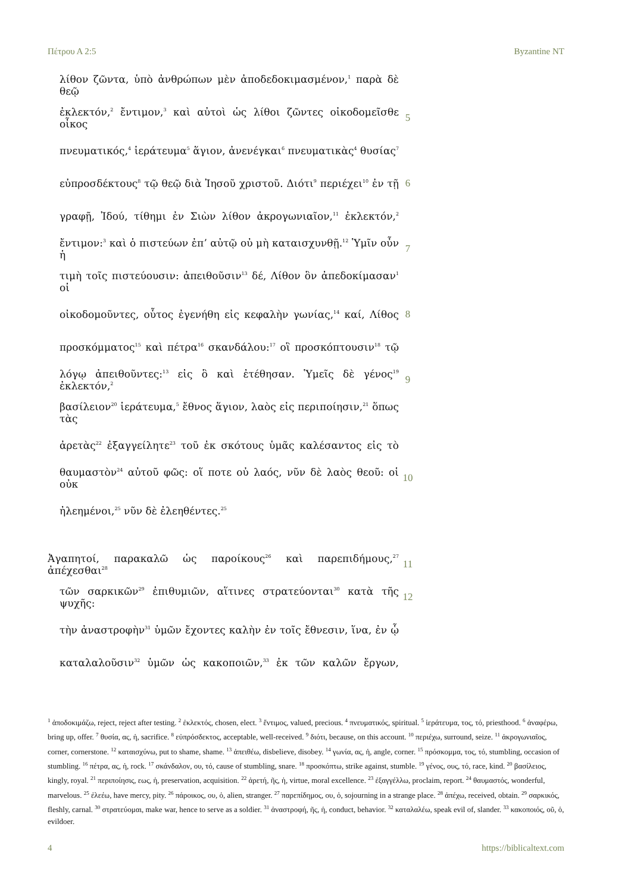Πέτρου Α 2:5 Byzantine NT
λίθον ζῶντα, ὑπὸ ἀνθρώπων μὲν ἀποδεδοκιμασμένον,<sup>1</sup> παρὰ δὲ θεῷ
ἐκλεκτόν,<sup>2</sup> ἔντιμον,<sup>3</sup> καὶ αὐτοὶ ὡς λίθοι ζῶντες οἰκοδομεῖσθε οἶκος
5
πνευματικός,<sup>4</sup> ἱεράτευμα<sup>5</sup> ἅγιον, ἀνενέγκαι<sup>6</sup> πνευματικὰς<sup>4</sup> θυσίας<sup>7</sup>
εὐπροσδέκτους<sup>8</sup> τῷ θεῷ διὰ Ἰησοῦ χριστοῦ. Διότι<sup>9</sup> περιέχει<sup>10</sup> ἐν τῇ
6
γραφῇ, Ἰδού, τίθημι ἐν Σιὼν λίθον ἀκρογωνιαῖον,<sup>11</sup> ἐκλεκτόν,<sup>2</sup>
ἔντιμον:<sup>3</sup> καὶ ὁ πιστεύων ἐπʼ αὐτῷ οὐ μὴ καταισχυνθῇ.<sup>12</sup> Ὑμῖν οὖν ἡ
7
τιμὴ τοῖς πιστεύουσιν: ἀπειθοῦσιν<sup>13</sup> δέ, Λίθον ὃν ἀπεδοκίμασαν<sup>1</sup> οἱ
οἰκοδομοῦντες, οὗτος ἐγενήθη εἰς κεφαλὴν γωνίας,<sup>14</sup> καί, Λίθος
8
προσκόμματος<sup>15</sup> καὶ πέτρα<sup>16</sup> σκανδάλου:<sup>17</sup> οἳ προσκόπτουσιν<sup>18</sup> τῷ
λόγῳ ἀπειθοῦντες:<sup>13</sup> εἰς ὃ καὶ ἐτέθησαν. Ὑμεῖς δὲ γένος<sup>19</sup> ἐκλεκτόν,<sup>2</sup>
9
βασίλειον<sup>20</sup> ἱεράτευμα,<sup>5</sup> ἔθνος ἅγιον, λαὸς εἰς περιποίησιν,<sup>21</sup> ὅπως τὰς
ἀρετὰς<sup>22</sup> ἐξαγγείλητε<sup>23</sup> τοῦ ἐκ σκότους ὑμᾶς καλέσαντος εἰς τὸ
θαυμαστὸν<sup>24</sup> αὐτοῦ φῶς: οἵ ποτε οὐ λαός, νῦν δὲ λαὸς θεοῦ: οἱ οὐκ
10
ἠλεημένοι,<sup>25</sup> νῦν δὲ ἐλεηθέντες.<sup>25</sup>
Ἀγαπητοί, παρακαλῶ ὡς παροίκους<sup>26</sup> καὶ παρεπιδήμους,<sup>27</sup> ἀπέχεσθαι<sup>28</sup>
11
τῶν σαρκικῶν<sup>29</sup> ἐπιθυμιῶν, αἵτινες στρατεύονται<sup>30</sup> κατὰ τῆς ψυχῆς:
12
τὴν ἀναστροφὴν<sup>31</sup> ὑμῶν ἔχοντες καλὴν ἐν τοῖς ἔθνεσιν, ἵνα, ἐν ᾧ
καταλαλοῦσιν<sup>32</sup> ὑμῶν ὡς κακοποιῶν,<sup>33</sup> ἐκ τῶν καλῶν ἔργων,
<sup>1</sup> ἀποδοκιμάζω, reject, reject after testing. <sup>2</sup> ἐκλεκτός, chosen, elect. <sup>3</sup> ἔντιμος, valued, precious. <sup>4</sup> πνευματικός, spiritual. <sup>5</sup> ἱεράτευμα, τος, τό, priesthood. <sup>6</sup> ἀναφέρω, bring up, offer. <sup>7</sup> θυσία, ας, ἡ, sacrifice. <sup>8</sup> εὐπρόσδεκτος, acceptable, well-received. <sup>9</sup> διότι, because, on this account. <sup>10</sup> περιέχω, surround, seize. <sup>11</sup> ἀκρογωνιαῖος, corner, cornerstone. <sup>12</sup> καταισχύνω, put to shame, shame. <sup>13</sup> ἀπειθέω, disbelieve, disobey. <sup>14</sup> γωνία, ας, ἡ, angle, corner. <sup>15</sup> πρόσκομμα, τος, τό, stumbling, occasion of stumbling. <sup>16</sup> πέτρα, ας, ἡ, rock. <sup>17</sup> σκάνδαλον, ου, τό, cause of stumbling, snare. <sup>18</sup> προσκόπτω, strike against, stumble. <sup>19</sup> γένος, ους, τό, race, kind. <sup>20</sup> βασίλειος, kingly, royal. <sup>21</sup> περιποίησις, εως, ἡ, preservation, acquisition. <sup>22</sup> ἀρετή, ῆς, ἡ, virtue, moral excellence. <sup>23</sup> ἐξαγγέλλω, proclaim, report. <sup>24</sup> θαυμαστός, wonderful, marvelous. <sup>25</sup> ἐλεέω, have mercy, pity. <sup>26</sup> πάροικος, ου, ὁ, alien, stranger. <sup>27</sup> παρεπίδημος, ου, ὁ, sojourning in a strange place. <sup>28</sup> ἀπέχω, received, obtain. <sup>29</sup> σαρκικός, fleshly, carnal. <sup>30</sup> στρατεύομαι, make war, hence to serve as a soldier. <sup>31</sup> ἀναστροφή, ῆς, ἡ, conduct, behavior. <sup>32</sup> καταλαλέω, speak evil of, slander. <sup>33</sup> κακοποιός, οῦ, ὁ, evildoer.
4 https://biblicaltext.com